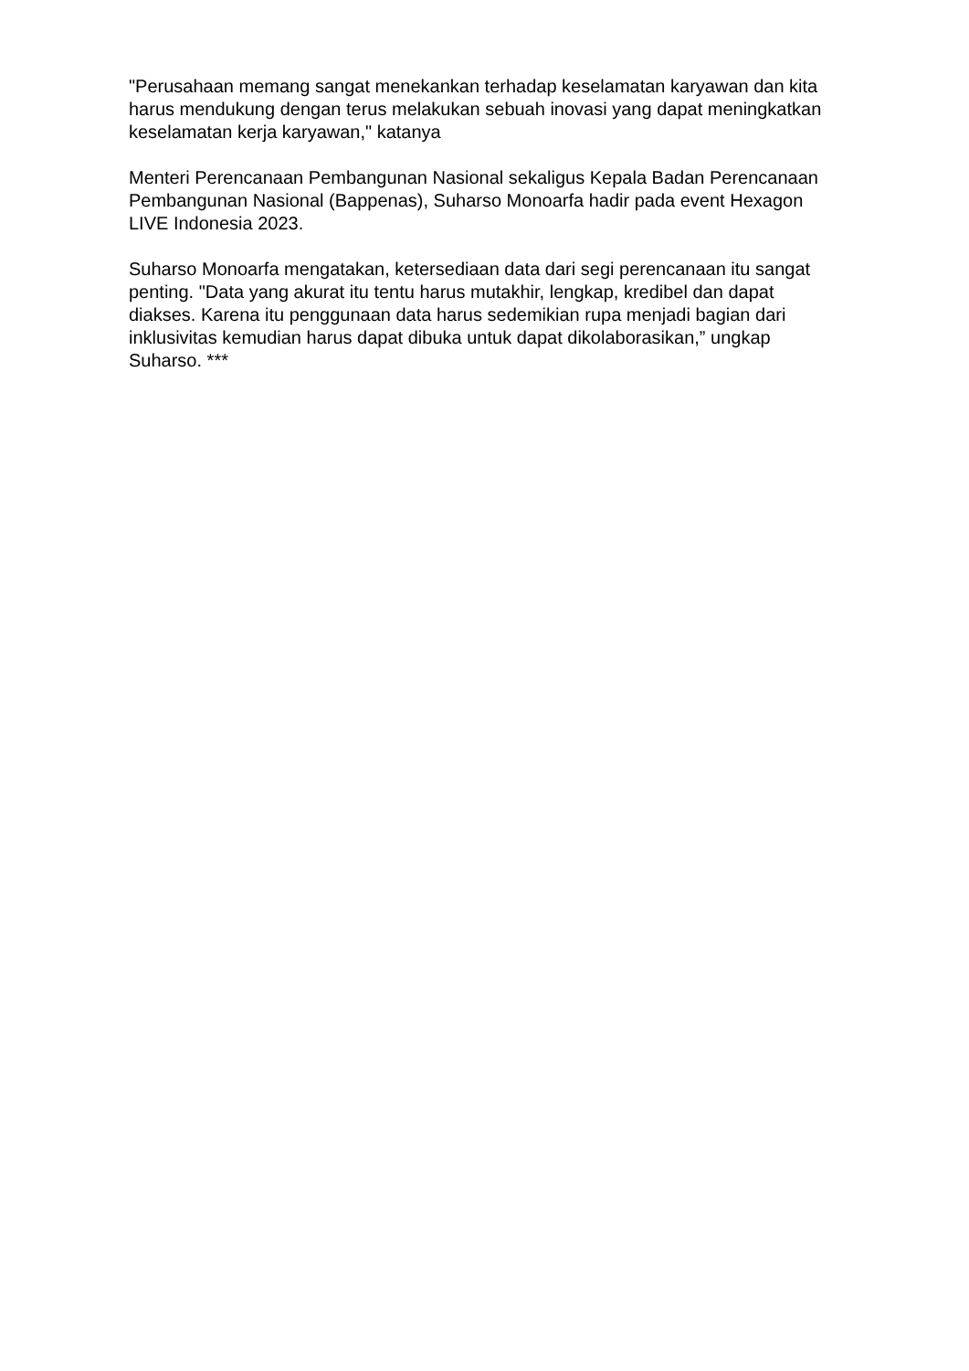"Perusahaan memang sangat menekankan terhadap keselamatan karyawan dan kita harus mendukung dengan terus melakukan sebuah inovasi yang dapat meningkatkan keselamatan kerja karyawan," katanya
Menteri Perencanaan Pembangunan Nasional sekaligus Kepala Badan Perencanaan Pembangunan Nasional (Bappenas), Suharso Monoarfa hadir pada event Hexagon LIVE Indonesia 2023.
Suharso Monoarfa mengatakan, ketersediaan data dari segi perencanaan itu sangat penting. "Data yang akurat itu tentu harus mutakhir, lengkap, kredibel dan dapat diakses. Karena itu penggunaan data harus sedemikian rupa menjadi bagian dari inklusivitas kemudian harus dapat dibuka untuk dapat dikolaborasikan,” ungkap Suharso. ***